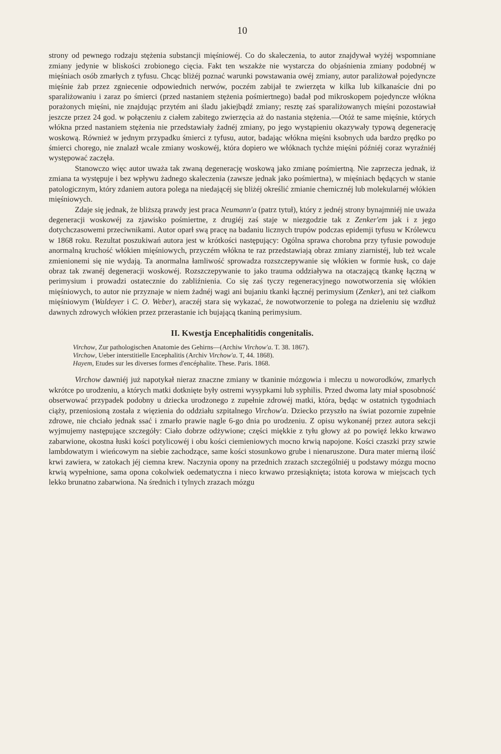10
strony od pewnego rodzaju stężenia substancji mięśniowéj. Co do skaleczenia, to autor znajdywał wyżéj wspomniane zmiany jedynie w bliskości zrobionego cięcia. Fakt ten wszakże nie wystarcza do objaśnienia zmiany podobnéj w mięśniach osób zmarłych z tyfusu. Chcąc bliżéj poznać warunki powstawania owéj zmiany, autor paraliżował pojedyncze mięśnie żab przez zgniecenie odpowiednich nerwów, poczém zabijał te zwierzęta w kilka lub kilkanaście dni po sparaliżowaniu i zaraz po śmierci (przed nastaniem stężenia pośmiertnego) badał pod mikroskopem pojedyncze włókna porażonych mięśni, nie znajdując przytém ani śladu jakiejbądź zmiany; resztę zaś sparaliżowanych mięśni pozostawiał jeszcze przez 24 god. w połączeniu z ciałem zabitego zwierzęcia aż do nastania stężenia.—Otóż te same mięśnie, których włókna przed nastaniem stężenia nie przedstawiały żadnéj zmiany, po jego wystąpieniu okazywały typową degenerację woskową. Również w jednym przypadku śmierci z tyfusu, autor, badając włókna mięśni ksobnych uda bardzo prędko po śmierci chorego, nie znalazł wcale zmiany woskowéj, która dopiero we włóknach tychże mięśni późniéj coraz wyraźniéj występować zaczęła.
Stanowczo więc autor uważa tak zwaną degenerację woskową jako zmianę pośmiertną. Nie zaprzecza jednak, iż zmiana ta występuje i bez wpływu żadnego skaleczenia (zawsze jednak jako pośmiertna), w mięśniach będących w stanie patologicznym, który zdaniem autora polega na niedającéj się bliżéj określić zmianie chemicznéj lub molekularnéj włókien mięśniowych.
Zdaje się jednak, że bliższą prawdy jest praca Neumann'a (patrz tytuł), który z jednéj strony bynajmniéj nie uważa degeneracji woskowéj za zjawisko pośmiertne, z drugiéj zaś staje w niezgodzie tak z Zenker'em jak i z jego dotychczasowemi przeciwnikami. Autor oparł swą pracę na badaniu licznych trupów podczas epidemji tyfusu w Królewcu w 1868 roku. Rezultat poszukiwań autora jest w krótkości następujący: Ogólna sprawa chorobna przy tyfusie powoduje anormalną kruchość włókien mięśniowych, przyczém włókna te raz przedstawiają obraz zmiany ziarnistéj, lub też wcale zmienionemi się nie wydają. Ta anormalna łamliwość sprowadza rozszczepywanie się włókien w formie łusk, co daje obraz tak zwanéj degeneracji woskowéj. Rozszczepywanie to jako trauma oddziaływa na otaczającą tkankę łączną w perimysium i prowadzi ostatecznie do zabliźnienia. Co się zaś tyczy regeneracyjnego nowotworzenia się włókien mięśniowych, to autor nie przyznaje w niem żadnéj wagi ani bujaniu tkanki łącznéj perimysium (Zenker), ani też ciałkom mięśniowym (Waldeyer i C. O. Weber), araczéj stara się wykazać, że nowotworzenie to polega na dzieleniu się wzdłuż dawnych zdrowych włókien przez przerastanie ich bujającą tkaniną perimysium.
II. Kwestja Encephalitidis congenitalis.
Virchow, Zur pathologischen Anatomie des Gehirns—(Archiw Virchow'a. T. 38. 1867).
Virchow, Ueber interstitielle Encephalitis (Archiv Virchow'a. T, 44. 1868).
Hayem, Etudes sur les diverses formes d'encéphalite. These. Paris. 1868.
Virchow dawniéj już napotykał nieraz znaczne zmiany w tkaninie mózgowia i mleczu u noworodków, zmarłych wkrótce po urodzeniu, a których matki dotknięte były ostremi wysypkami lub syphilis. Przed dwoma laty miał sposobność obserwować przypadek podobny u dziecka urodzonego z zupełnie zdrowéj matki, która, będąc w ostatnich tygodniach ciąży, przeniosioną została z więzienia do oddziału szpitalnego Virchow'a. Dziecko przyszło na świat pozornie zupełnie zdrowe, nie chciało jednak ssać i zmarło prawie nagle 6-go dnia po urodzeniu. Z opisu wykonanéj przez autora sekcji wyjmujemy następujące szczegóły: Ciało dobrze odżywione; części miękkie z tyłu głowy aż po powięź lekko krwawo zabarwione, okostna łuski kości potylicowéj i obu kości ciemieniowych mocno krwią napojone. Kości czaszki przy szwie lambdowatym i wieńcowym na siebie zachodzące, same kości stosunkowo grube i nienaruszone. Dura mater mierną ilość krwi zawiera, w zatokach jéj ciemna krew. Naczynia opony na przednich zrazach szczególniéj u podstawy mózgu mocno krwią wypełnione, sama opona cokolwiek oedematyczna i nieco krwawo przesiąknięta; istota korowa w miejscach tych lekko brunatno zabarwiona. Na średnich i tylnych zrazach mózgu